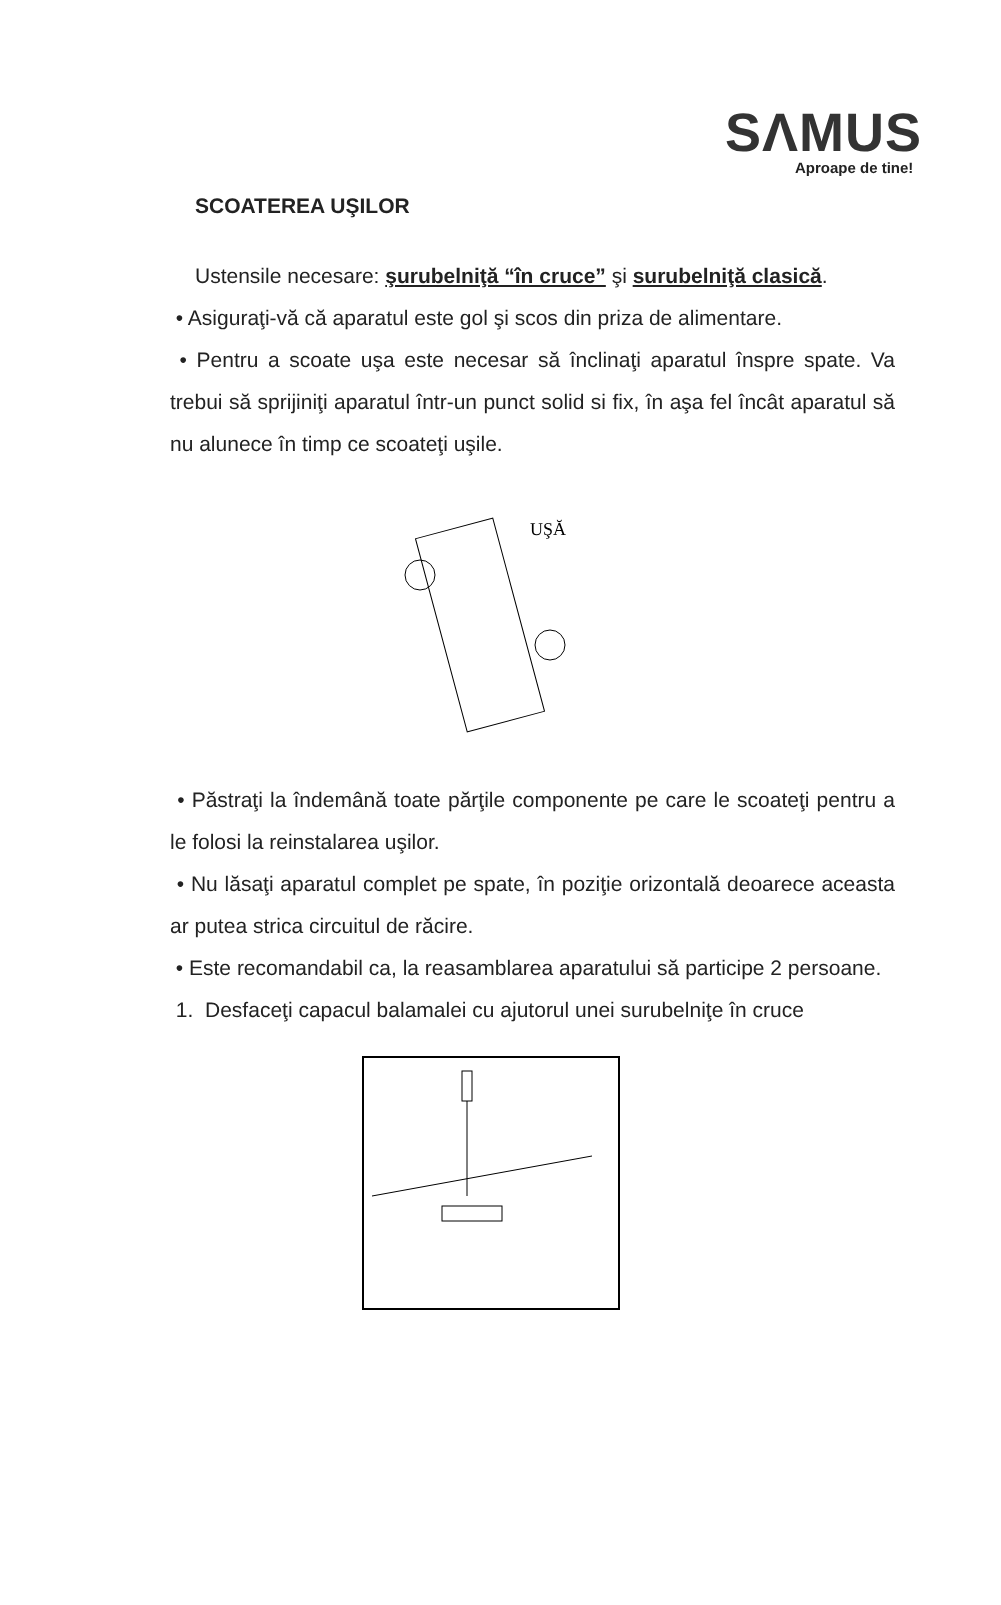SΛMUS
Aproape de tine!
SCOATEREA UŞILOR
Ustensile necesare: şurubelniţă “în cruce” şi surubelniţă clasică.
• Asiguraţi-vă că aparatul este gol şi scos din priza de alimentare.
• Pentru a scoate uşa este necesar să înclinaţi aparatul înspre spate. Va trebui să sprijiniţi aparatul într-un punct solid si fix, în aşa fel încât aparatul să nu alunece în timp ce scoateţi uşile.
UŞĂ
• Păstraţi la îndemână toate părţile componente pe care le scoateţi pentru a le folosi la reinstalarea uşilor.
• Nu lăsaţi aparatul complet pe spate, în poziţie orizontală deoarece aceasta ar putea strica circuitul de răcire.
• Este recomandabil ca, la reasamblarea aparatului să participe 2 persoane.
1. Desfaceţi capacul balamalei cu ajutorul unei surubelniţe în cruce